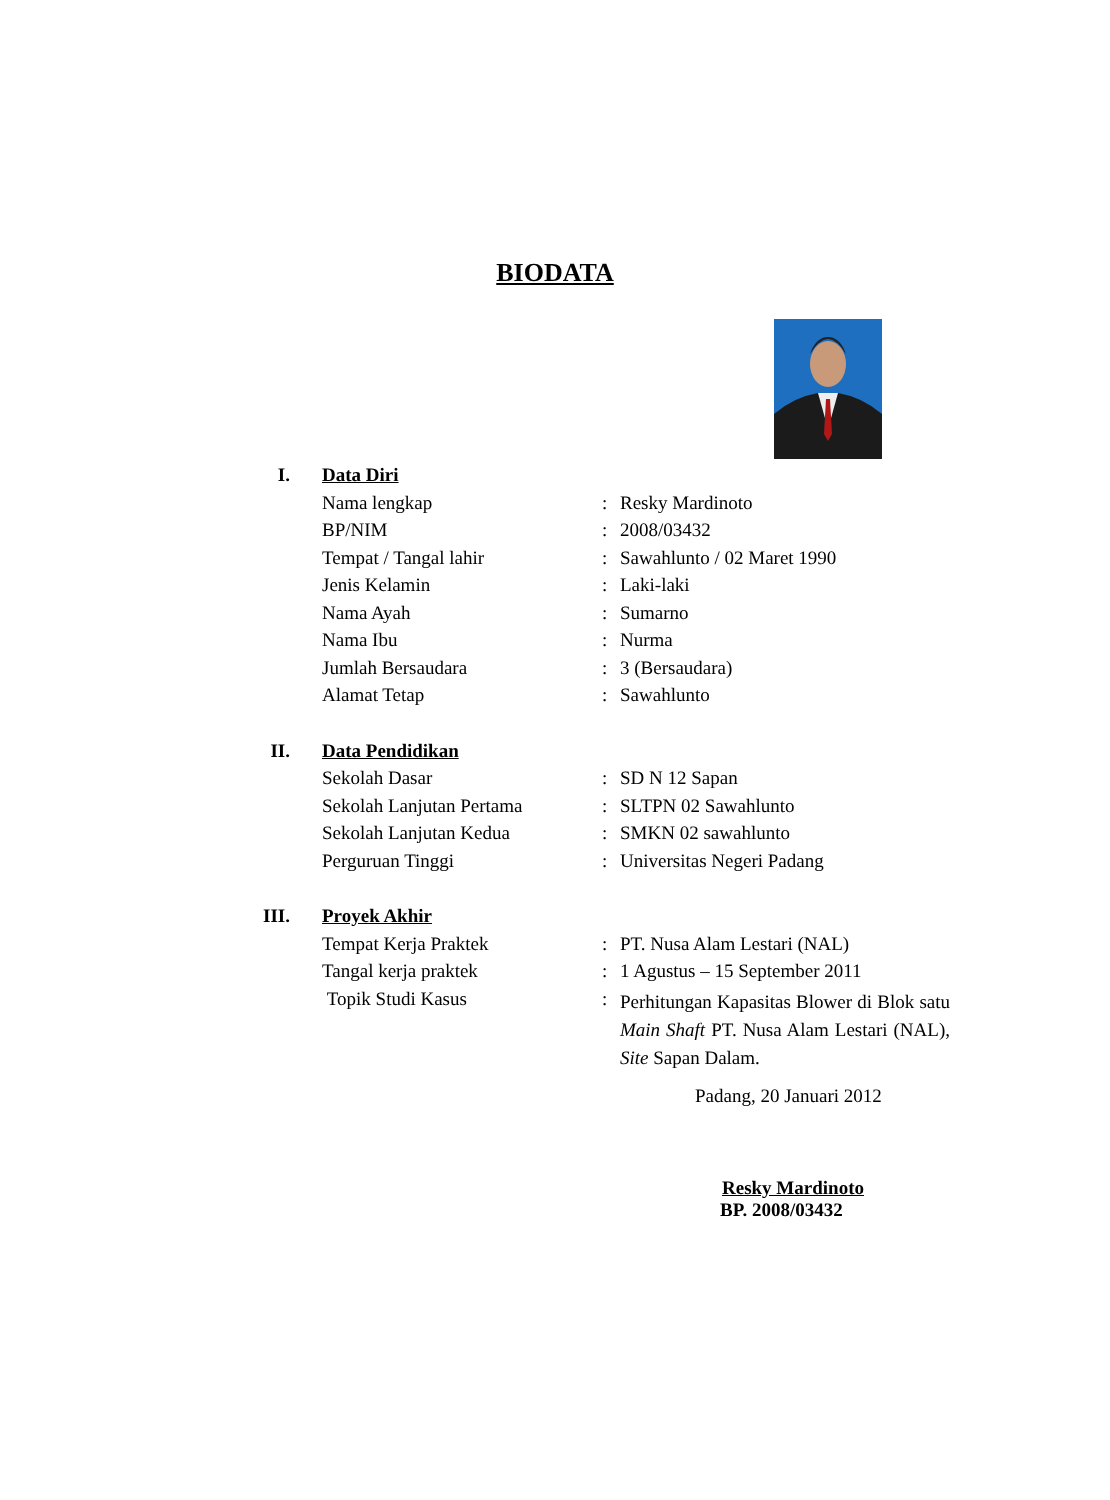BIODATA
| I. | Data Diri | | |
| | Nama lengkap | : | Resky Mardinoto |
| | BP/NIM | : | 2008/03432 |
| | Tempat / Tangal lahir | : | Sawahlunto / 02 Maret 1990 |
| | Jenis Kelamin | : | Laki-laki |
| | Nama Ayah | : | Sumarno |
| | Nama Ibu | : | Nurma |
| | Jumlah Bersaudara | : | 3 (Bersaudara) |
| | Alamat Tetap | : | Sawahlunto |
| II. | Data Pendidikan | | |
| | Sekolah Dasar | : | SD N 12 Sapan |
| | Sekolah Lanjutan Pertama | : | SLTPN 02 Sawahlunto |
| | Sekolah Lanjutan Kedua | : | SMKN 02 sawahlunto |
| | Perguruan Tinggi | : | Universitas Negeri Padang |
| III. | Proyek Akhir | | |
| | Tempat Kerja Praktek | : | PT. Nusa Alam Lestari (NAL) |
| | Tangal kerja praktek | : | 1 Agustus – 15 September 2011 |
| | Topik Studi Kasus | : | Perhitungan Kapasitas Blower di Blok satu Main Shaft PT. Nusa Alam Lestari (NAL), Site Sapan Dalam. |
Padang, 20 Januari 2012
Resky Mardinoto
BP. 2008/03432